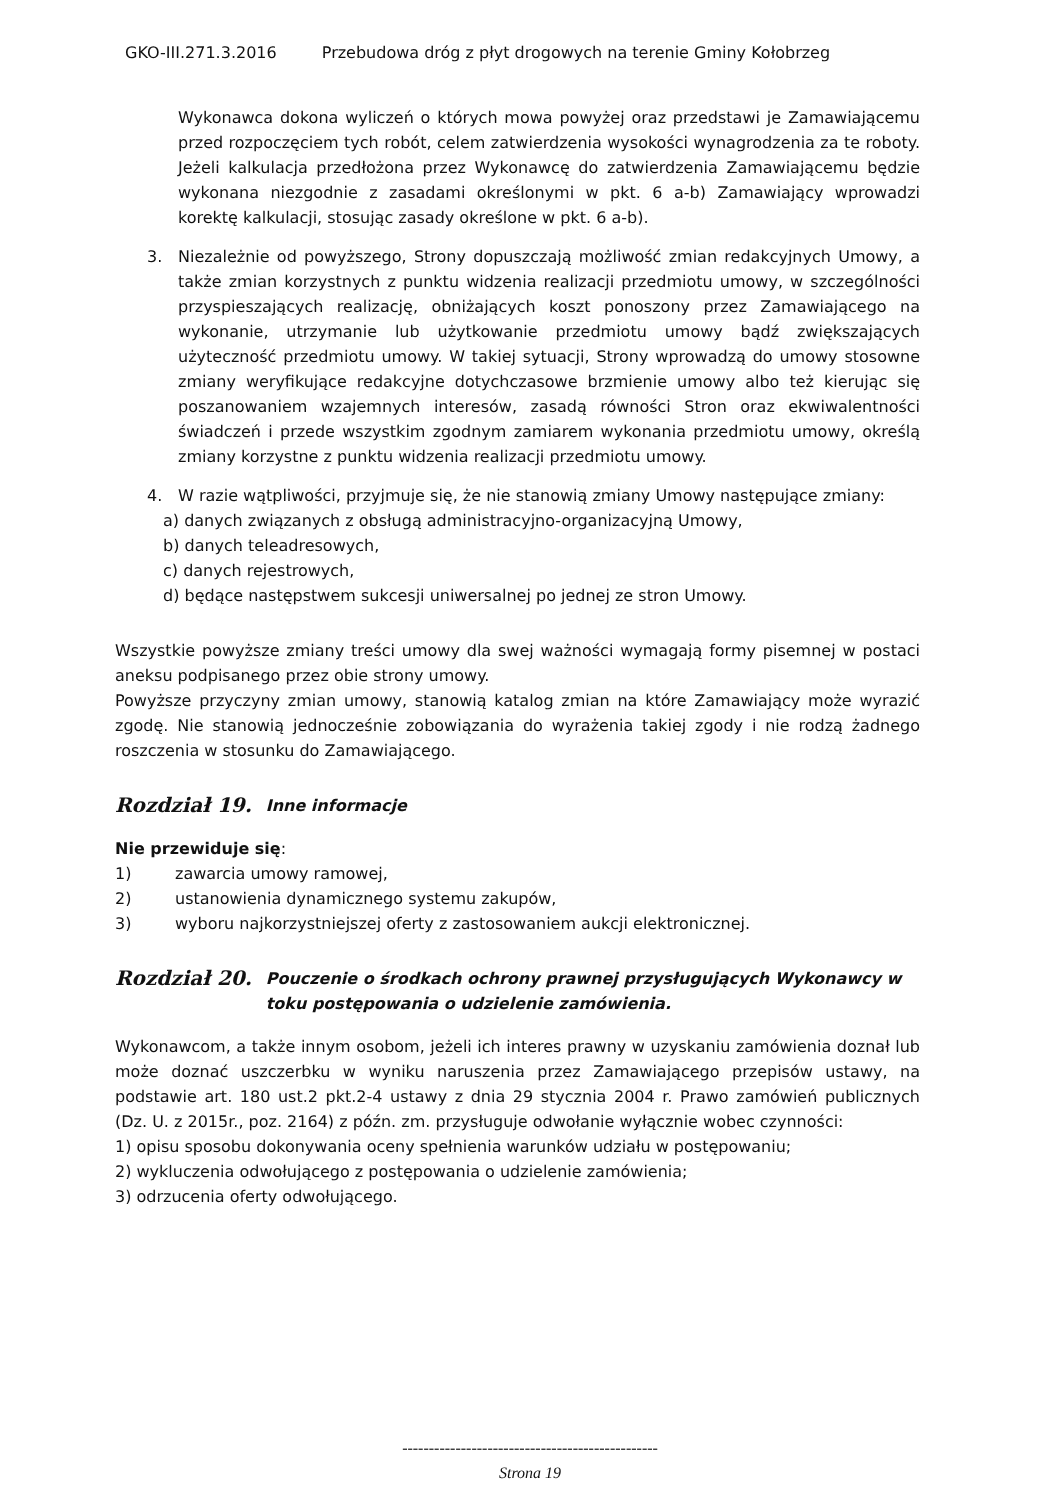GKO-III.271.3.2016 Przebudowa dróg z płyt drogowych na terenie Gminy Kołobrzeg
Wykonawca dokona wyliczeń o których mowa powyżej oraz przedstawi je Zamawiającemu przed rozpoczęciem tych robót, celem zatwierdzenia wysokości wynagrodzenia za te roboty. Jeżeli kalkulacja przedłożona przez Wykonawcę do zatwierdzenia Zamawiającemu będzie wykonana niezgodnie z zasadami określonymi w pkt. 6 a-b) Zamawiający wprowadzi korektę kalkulacji, stosując zasady określone w pkt. 6 a-b).
3. Niezależnie od powyższego, Strony dopuszczają możliwość zmian redakcyjnych Umowy, a także zmian korzystnych z punktu widzenia realizacji przedmiotu umowy, w szczególności przyspieszających realizację, obniżających koszt ponoszony przez Zamawiającego na wykonanie, utrzymanie lub użytkowanie przedmiotu umowy bądź zwiększających użyteczność przedmiotu umowy. W takiej sytuacji, Strony wprowadzą do umowy stosowne zmiany weryfikujące redakcyjne dotychczasowe brzmienie umowy albo też kierując się poszanowaniem wzajemnych interesów, zasadą równości Stron oraz ekwiwalentności świadczeń i przede wszystkim zgodnym zamiarem wykonania przedmiotu umowy, określą zmiany korzystne z punktu widzenia realizacji przedmiotu umowy.
4. W razie wątpliwości, przyjmuje się, że nie stanowią zmiany Umowy następujące zmiany:
a) danych związanych z obsługą administracyjno-organizacyjną Umowy,
b) danych teleadresowych,
c) danych rejestrowych,
d) będące następstwem sukcesji uniwersalnej po jednej ze stron Umowy.
Wszystkie powyższe zmiany treści umowy dla swej ważności wymagają formy pisemnej w postaci aneksu podpisanego przez obie strony umowy.
Powyższe przyczyny zmian umowy, stanowią katalog zmian na które Zamawiający może wyrazić zgodę. Nie stanowią jednocześnie zobowiązania do wyrażenia takiej zgody i nie rodzą żadnego roszczenia w stosunku do Zamawiającego.
Rozdział 19. Inne informacje
Nie przewiduje się:
1) zawarcia umowy ramowej,
2) ustanowienia dynamicznego systemu zakupów,
3) wyboru najkorzystniejszej oferty z zastosowaniem aukcji elektronicznej.
Rozdział 20. Pouczenie o środkach ochrony prawnej przysługujących Wykonawcy w toku postępowania o udzielenie zamówienia.
Wykonawcom, a także innym osobom, jeżeli ich interes prawny w uzyskaniu zamówienia doznał lub może doznać uszczerbku w wyniku naruszenia przez Zamawiającego przepisów ustawy, na podstawie art. 180 ust.2 pkt.2-4 ustawy z dnia 29 stycznia 2004 r. Prawo zamówień publicznych (Dz. U. z 2015r., poz. 2164) z późn. zm. przysługuje odwołanie wyłącznie wobec czynności:
1) opisu sposobu dokonywania oceny spełnienia warunków udziału w postępowaniu;
2) wykluczenia odwołującego z postępowania o udzielenie zamówienia;
3) odrzucenia oferty odwołującego.
------------------------------------------------
Strona 19